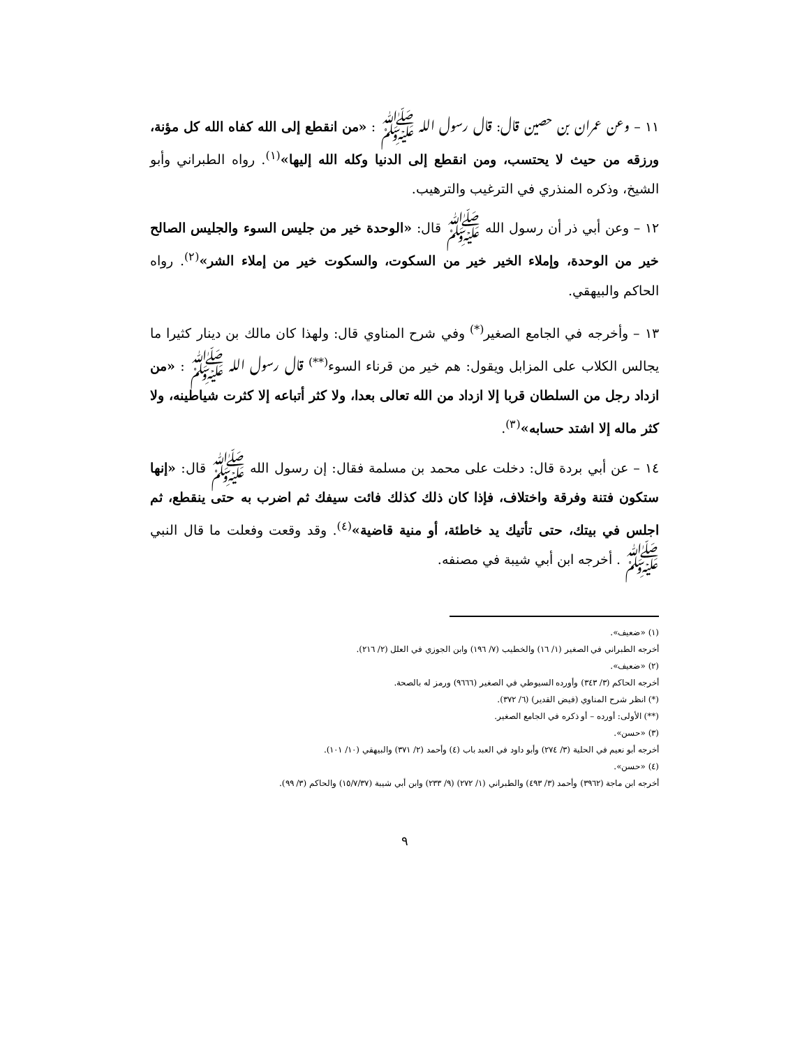١١ – وعن عمران بن حصين قال: قال رسول الله ﷺ : «من انقطع إلى الله كفاه الله كل مؤنة، ورزقه من حيث لا يحتسب، ومن انقطع إلى الدنيا وكله الله إليها»<sup>(١)</sup>. رواه الطبراني وأبو الشيخ، وذكره المنذري في الترغيب والترهيب.
١٢ – وعن أبي ذر أن رسول الله ﷺ قال: «الوحدة خير من جليس السوء والجليس الصالح خير من الوحدة، وإملاء الخير خير من السكوت، والسكوت خير من إملاء الشر»<sup>(٢)</sup>. رواه الحاكم والبيهقي.
١٣ – وأخرجه في الجامع الصغير<sup>(*)</sup> وفي شرح المناوي قال: ولهذا كان مالك بن دينار كثيرا ما يجالس الكلاب على المزابل ويقول: هم خير من قرناء السوء<sup>(**)</sup> قال رسول الله ﷺ : «من ازداد رجل من السلطان قربا إلا ازداد من الله تعالى بعدا، ولا كثر أتباعه إلا كثرت شياطينه، ولا كثر ماله إلا اشتد حسابه»<sup>(٣)</sup>.
١٤ – عن أبي بردة قال: دخلت على محمد بن مسلمة فقال: إن رسول الله ﷺ قال: «إنها ستكون فتنة وفرقة واختلاف، فإذا كان ذلك كذلك فائت سيفك ثم اضرب به حتى ينقطع، ثم اجلس في بيتك، حتى تأتيك يد خاطئة، أو منية قاضية»<sup>(٤)</sup>. وقد وقعت وفعلت ما قال النبي ﷺ . أخرجه ابن أبي شيبة في مصنفه.
(١) «ضعيف».
أخرجه الطبراني في الصغير (١/ ١٦) والخطيب (٧/ ١٩٦) وابن الجوزي في العلل (٢/ ٢١٦).
(٢) «ضعيف».
أخرجه الحاكم (٣/ ٣٤٣) وأورده السيوطي في الصغير (٩٦٦٦) ورمز له بالصحة.
(*) انظر شرح المناوي (فيض القدير) (٦/ ٣٧٢).
(**) الأولى: أورده – أو ذكره في الجامع الصغير.
(٣) «حسن».
أخرجه أبو نعيم في الحلية (٣/ ٢٧٤) وأبو داود في العبد باب (٤) وأحمد (٢/ ٣٧١) والبيهقي (١٠/ ١٠١).
(٤) «حسن».
أخرجه ابن ماجة (٣٩٦٢) وأحمد (٣/ ٤٩٣) والطبراني (١/ ٢٧٢) (٩/ ٢٣٣) وابن أبي شيبة (١٥/٧/٣٧) والحاكم (٣/ ٩٩).
٩